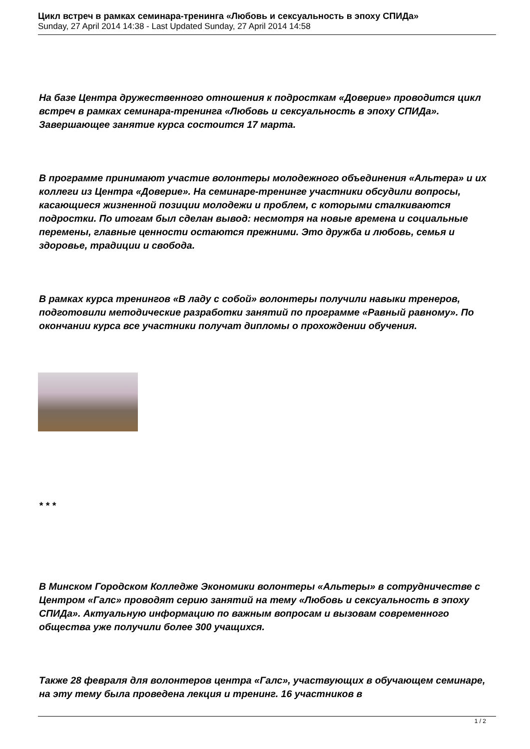Цикл встреч в рамках семинара-тренинга «Любовь и сексуальность в эпоху СПИДа»
Sunday, 27 April 2014 14:38 - Last Updated Sunday, 27 April 2014 14:58
На базе Центра дружественного отношения к подросткам «Доверие» проводится цикл встреч в рамках семинара-тренинга «Любовь и сексуальность в эпоху СПИДа». Завершающее занятие курса состоится 17 марта.
В программе принимают участие волонтеры молодежного объединения «Альтера» и их коллеги из Центра «Доверие». На семинаре-тренинге участники обсудили вопросы, касающиеся жизненной позиции молодежи и проблем, с которыми сталкиваются подростки. По итогам был сделан вывод: несмотря на новые времена и социальные перемены, главные ценности остаются прежними. Это дружба и любовь, семья и здоровье, традиции и свобода.
В рамках курса тренингов «В ладу с собой» волонтеры получили навыки тренеров, подготовили методические разработки занятий по программе «Равный равному». По окончании курса все участники получат дипломы о прохождении обучения.
* * *
В Минском Городском Колледже Экономики волонтеры «Альтеры» в сотрудничестве с Центром «Галс» проводят серию занятий на тему «Любовь и сексуальность в эпоху СПИДа». Актуальную информацию по важным вопросам и вызовам современного общества уже получили более 300 учащихся.
Также 28 февраля для волонтеров центра «Галс», участвующих в обучающем семинаре, на эту тему была проведена лекция и тренинг. 16 участников в
1 / 2